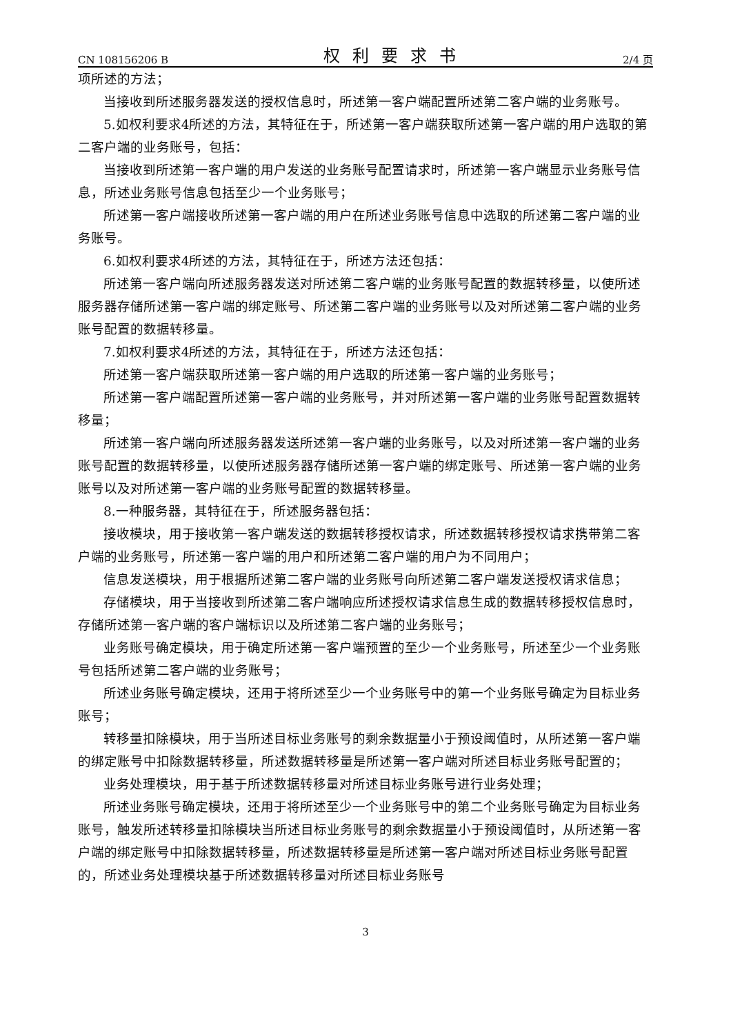CN 108156206 B 权利要求书 2/4 页
项所述的方法；
当接收到所述服务器发送的授权信息时，所述第一客户端配置所述第二客户端的业务账号。
5.如权利要求4所述的方法，其特征在于，所述第一客户端获取所述第一客户端的用户选取的第二客户端的业务账号，包括：
当接收到所述第一客户端的用户发送的业务账号配置请求时，所述第一客户端显示业务账号信息，所述业务账号信息包括至少一个业务账号；
所述第一客户端接收所述第一客户端的用户在所述业务账号信息中选取的所述第二客户端的业务账号。
6.如权利要求4所述的方法，其特征在于，所述方法还包括：
所述第一客户端向所述服务器发送对所述第二客户端的业务账号配置的数据转移量，以使所述服务器存储所述第一客户端的绑定账号、所述第二客户端的业务账号以及对所述第二客户端的业务账号配置的数据转移量。
7.如权利要求4所述的方法，其特征在于，所述方法还包括：
所述第一客户端获取所述第一客户端的用户选取的所述第一客户端的业务账号；
所述第一客户端配置所述第一客户端的业务账号，并对所述第一客户端的业务账号配置数据转移量；
所述第一客户端向所述服务器发送所述第一客户端的业务账号，以及对所述第一客户端的业务账号配置的数据转移量，以使所述服务器存储所述第一客户端的绑定账号、所述第一客户端的业务账号以及对所述第一客户端的业务账号配置的数据转移量。
8.一种服务器，其特征在于，所述服务器包括：
接收模块，用于接收第一客户端发送的数据转移授权请求，所述数据转移授权请求携带第二客户端的业务账号，所述第一客户端的用户和所述第二客户端的用户为不同用户；
信息发送模块，用于根据所述第二客户端的业务账号向所述第二客户端发送授权请求信息；
存储模块，用于当接收到所述第二客户端响应所述授权请求信息生成的数据转移授权信息时，存储所述第一客户端的客户端标识以及所述第二客户端的业务账号；
业务账号确定模块，用于确定所述第一客户端预置的至少一个业务账号，所述至少一个业务账号包括所述第二客户端的业务账号；
所述业务账号确定模块，还用于将所述至少一个业务账号中的第一个业务账号确定为目标业务账号；
转移量扣除模块，用于当所述目标业务账号的剩余数据量小于预设阈值时，从所述第一客户端的绑定账号中扣除数据转移量，所述数据转移量是所述第一客户端对所述目标业务账号配置的；
业务处理模块，用于基于所述数据转移量对所述目标业务账号进行业务处理；
所述业务账号确定模块，还用于将所述至少一个业务账号中的第二个业务账号确定为目标业务账号，触发所述转移量扣除模块当所述目标业务账号的剩余数据量小于预设阈值时，从所述第一客户端的绑定账号中扣除数据转移量，所述数据转移量是所述第一客户端对所述目标业务账号配置的，所述业务处理模块基于所述数据转移量对所述目标业务账号
3